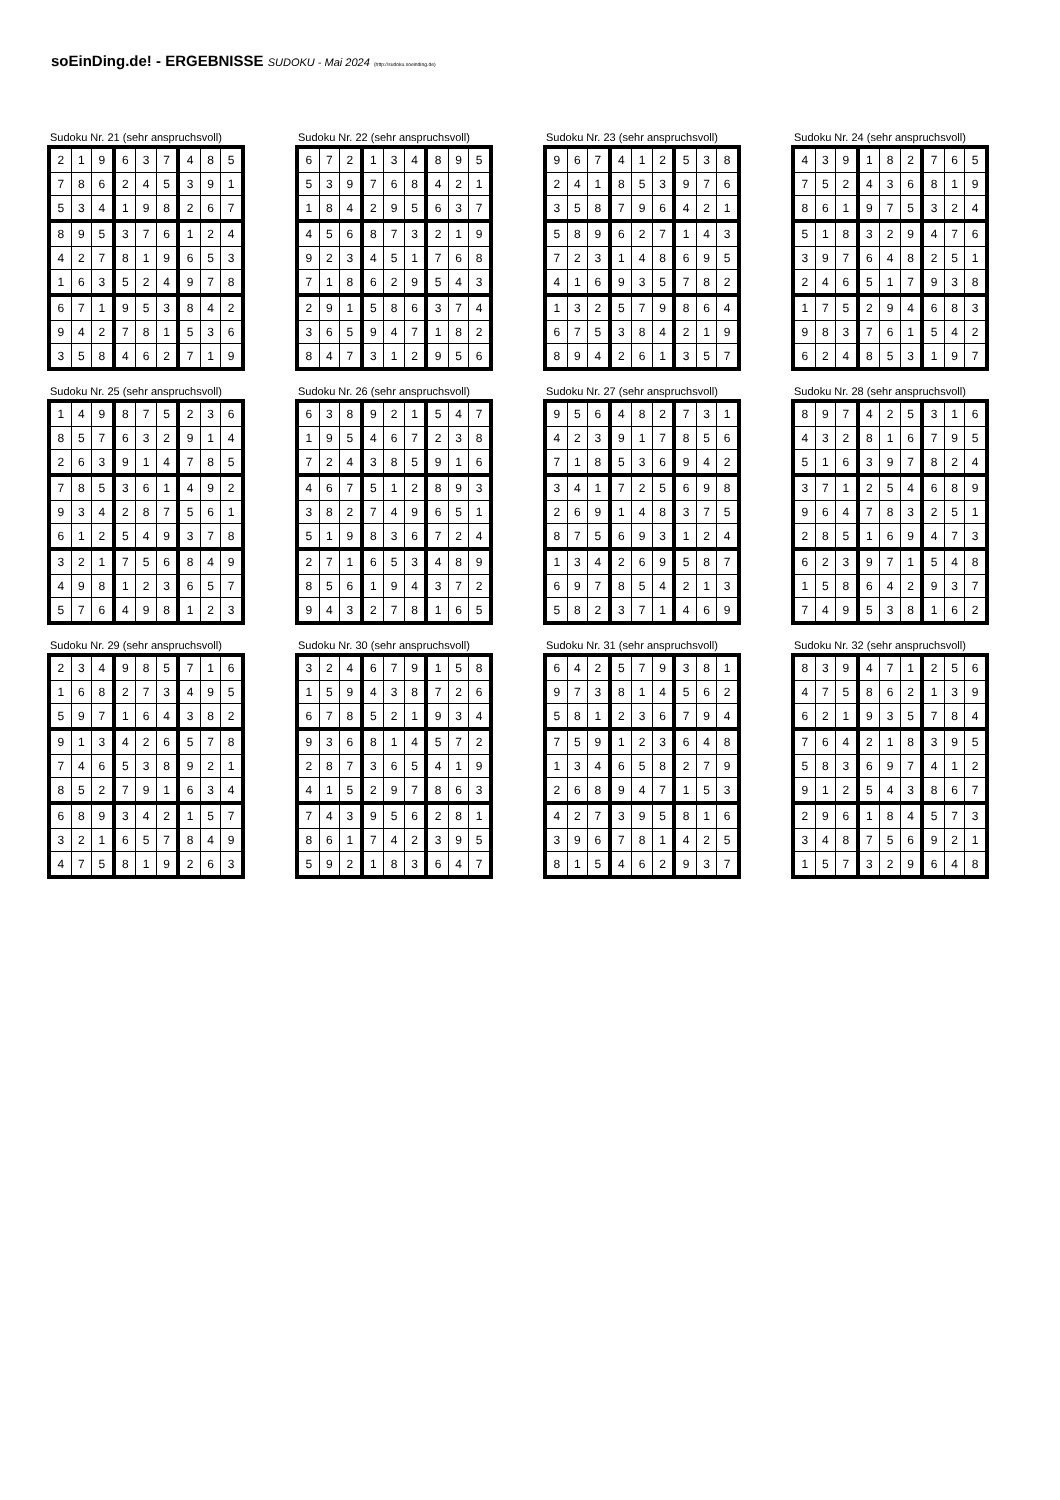soEinDing.de! - ERGEBNISSE SUDOKU - Mai 2024 (http://sudoku.soeinding.de)
Sudoku Nr. 21 (sehr anspruchsvoll)
| 2 | 1 | 9 | 6 | 3 | 7 | 4 | 8 | 5 |
| 7 | 8 | 6 | 2 | 4 | 5 | 3 | 9 | 1 |
| 5 | 3 | 4 | 1 | 9 | 8 | 2 | 6 | 7 |
| 8 | 9 | 5 | 3 | 7 | 6 | 1 | 2 | 4 |
| 4 | 2 | 7 | 8 | 1 | 9 | 6 | 5 | 3 |
| 1 | 6 | 3 | 5 | 2 | 4 | 9 | 7 | 8 |
| 6 | 7 | 1 | 9 | 5 | 3 | 8 | 4 | 2 |
| 9 | 4 | 2 | 7 | 8 | 1 | 5 | 3 | 6 |
| 3 | 5 | 8 | 4 | 6 | 2 | 7 | 1 | 9 |
Sudoku Nr. 22 (sehr anspruchsvoll)
| 6 | 7 | 2 | 1 | 3 | 4 | 8 | 9 | 5 |
| 5 | 3 | 9 | 7 | 6 | 8 | 4 | 2 | 1 |
| 1 | 8 | 4 | 2 | 9 | 5 | 6 | 3 | 7 |
| 4 | 5 | 6 | 8 | 7 | 3 | 2 | 1 | 9 |
| 9 | 2 | 3 | 4 | 5 | 1 | 7 | 6 | 8 |
| 7 | 1 | 8 | 6 | 2 | 9 | 5 | 4 | 3 |
| 2 | 9 | 1 | 5 | 8 | 6 | 3 | 7 | 4 |
| 3 | 6 | 5 | 9 | 4 | 7 | 1 | 8 | 2 |
| 8 | 4 | 7 | 3 | 1 | 2 | 9 | 5 | 6 |
Sudoku Nr. 23 (sehr anspruchsvoll)
| 9 | 6 | 7 | 4 | 1 | 2 | 5 | 3 | 8 |
| 2 | 4 | 1 | 8 | 5 | 3 | 9 | 7 | 6 |
| 3 | 5 | 8 | 7 | 9 | 6 | 4 | 2 | 1 |
| 5 | 8 | 9 | 6 | 2 | 7 | 1 | 4 | 3 |
| 7 | 2 | 3 | 1 | 4 | 8 | 6 | 9 | 5 |
| 4 | 1 | 6 | 9 | 3 | 5 | 7 | 8 | 2 |
| 1 | 3 | 2 | 5 | 7 | 9 | 8 | 6 | 4 |
| 6 | 7 | 5 | 3 | 8 | 4 | 2 | 1 | 9 |
| 8 | 9 | 4 | 2 | 6 | 1 | 3 | 5 | 7 |
Sudoku Nr. 24 (sehr anspruchsvoll)
| 4 | 3 | 9 | 1 | 8 | 2 | 7 | 6 | 5 |
| 7 | 5 | 2 | 4 | 3 | 6 | 8 | 1 | 9 |
| 8 | 6 | 1 | 9 | 7 | 5 | 3 | 2 | 4 |
| 5 | 1 | 8 | 3 | 2 | 9 | 4 | 7 | 6 |
| 3 | 9 | 7 | 6 | 4 | 8 | 2 | 5 | 1 |
| 2 | 4 | 6 | 5 | 1 | 7 | 9 | 3 | 8 |
| 1 | 7 | 5 | 2 | 9 | 4 | 6 | 8 | 3 |
| 9 | 8 | 3 | 7 | 6 | 1 | 5 | 4 | 2 |
| 6 | 2 | 4 | 8 | 5 | 3 | 1 | 9 | 7 |
Sudoku Nr. 25 (sehr anspruchsvoll)
| 1 | 4 | 9 | 8 | 7 | 5 | 2 | 3 | 6 |
| 8 | 5 | 7 | 6 | 3 | 2 | 9 | 1 | 4 |
| 2 | 6 | 3 | 9 | 1 | 4 | 7 | 8 | 5 |
| 7 | 8 | 5 | 3 | 6 | 1 | 4 | 9 | 2 |
| 9 | 3 | 4 | 2 | 8 | 7 | 5 | 6 | 1 |
| 6 | 1 | 2 | 5 | 4 | 9 | 3 | 7 | 8 |
| 3 | 2 | 1 | 7 | 5 | 6 | 8 | 4 | 9 |
| 4 | 9 | 8 | 1 | 2 | 3 | 6 | 5 | 7 |
| 5 | 7 | 6 | 4 | 9 | 8 | 1 | 2 | 3 |
Sudoku Nr. 26 (sehr anspruchsvoll)
| 6 | 3 | 8 | 9 | 2 | 1 | 5 | 4 | 7 |
| 1 | 9 | 5 | 4 | 6 | 7 | 2 | 3 | 8 |
| 7 | 2 | 4 | 3 | 8 | 5 | 9 | 1 | 6 |
| 4 | 6 | 7 | 5 | 1 | 2 | 8 | 9 | 3 |
| 3 | 8 | 2 | 7 | 4 | 9 | 6 | 5 | 1 |
| 5 | 1 | 9 | 8 | 3 | 6 | 7 | 2 | 4 |
| 2 | 7 | 1 | 6 | 5 | 3 | 4 | 8 | 9 |
| 8 | 5 | 6 | 1 | 9 | 4 | 3 | 7 | 2 |
| 9 | 4 | 3 | 2 | 7 | 8 | 1 | 6 | 5 |
Sudoku Nr. 27 (sehr anspruchsvoll)
| 9 | 5 | 6 | 4 | 8 | 2 | 7 | 3 | 1 |
| 4 | 2 | 3 | 9 | 1 | 7 | 8 | 5 | 6 |
| 7 | 1 | 8 | 5 | 3 | 6 | 9 | 4 | 2 |
| 3 | 4 | 1 | 7 | 2 | 5 | 6 | 9 | 8 |
| 2 | 6 | 9 | 1 | 4 | 8 | 3 | 7 | 5 |
| 8 | 7 | 5 | 6 | 9 | 3 | 1 | 2 | 4 |
| 1 | 3 | 4 | 2 | 6 | 9 | 5 | 8 | 7 |
| 6 | 9 | 7 | 8 | 5 | 4 | 2 | 1 | 3 |
| 5 | 8 | 2 | 3 | 7 | 1 | 4 | 6 | 9 |
Sudoku Nr. 28 (sehr anspruchsvoll)
| 8 | 9 | 7 | 4 | 2 | 5 | 3 | 1 | 6 |
| 4 | 3 | 2 | 8 | 1 | 6 | 7 | 9 | 5 |
| 5 | 1 | 6 | 3 | 9 | 7 | 8 | 2 | 4 |
| 3 | 7 | 1 | 2 | 5 | 4 | 6 | 8 | 9 |
| 9 | 6 | 4 | 7 | 8 | 3 | 2 | 5 | 1 |
| 2 | 8 | 5 | 1 | 6 | 9 | 4 | 7 | 3 |
| 6 | 2 | 3 | 9 | 7 | 1 | 5 | 4 | 8 |
| 1 | 5 | 8 | 6 | 4 | 2 | 9 | 3 | 7 |
| 7 | 4 | 9 | 5 | 3 | 8 | 1 | 6 | 2 |
Sudoku Nr. 29 (sehr anspruchsvoll)
| 2 | 3 | 4 | 9 | 8 | 5 | 7 | 1 | 6 |
| 1 | 6 | 8 | 2 | 7 | 3 | 4 | 9 | 5 |
| 5 | 9 | 7 | 1 | 6 | 4 | 3 | 8 | 2 |
| 9 | 1 | 3 | 4 | 2 | 6 | 5 | 7 | 8 |
| 7 | 4 | 6 | 5 | 3 | 8 | 9 | 2 | 1 |
| 8 | 5 | 2 | 7 | 9 | 1 | 6 | 3 | 4 |
| 6 | 8 | 9 | 3 | 4 | 2 | 1 | 5 | 7 |
| 3 | 2 | 1 | 6 | 5 | 7 | 8 | 4 | 9 |
| 4 | 7 | 5 | 8 | 1 | 9 | 2 | 6 | 3 |
Sudoku Nr. 30 (sehr anspruchsvoll)
| 3 | 2 | 4 | 6 | 7 | 9 | 1 | 5 | 8 |
| 1 | 5 | 9 | 4 | 3 | 8 | 7 | 2 | 6 |
| 6 | 7 | 8 | 5 | 2 | 1 | 9 | 3 | 4 |
| 9 | 3 | 6 | 8 | 1 | 4 | 5 | 7 | 2 |
| 2 | 8 | 7 | 3 | 6 | 5 | 4 | 1 | 9 |
| 4 | 1 | 5 | 2 | 9 | 7 | 8 | 6 | 3 |
| 7 | 4 | 3 | 9 | 5 | 6 | 2 | 8 | 1 |
| 8 | 6 | 1 | 7 | 4 | 2 | 3 | 9 | 5 |
| 5 | 9 | 2 | 1 | 8 | 3 | 6 | 4 | 7 |
Sudoku Nr. 31 (sehr anspruchsvoll)
| 6 | 4 | 2 | 5 | 7 | 9 | 3 | 8 | 1 |
| 9 | 7 | 3 | 8 | 1 | 4 | 5 | 6 | 2 |
| 5 | 8 | 1 | 2 | 3 | 6 | 7 | 9 | 4 |
| 7 | 5 | 9 | 1 | 2 | 3 | 6 | 4 | 8 |
| 1 | 3 | 4 | 6 | 5 | 8 | 2 | 7 | 9 |
| 2 | 6 | 8 | 9 | 4 | 7 | 1 | 5 | 3 |
| 4 | 2 | 7 | 3 | 9 | 5 | 8 | 1 | 6 |
| 3 | 9 | 6 | 7 | 8 | 1 | 4 | 2 | 5 |
| 8 | 1 | 5 | 4 | 6 | 2 | 9 | 3 | 7 |
Sudoku Nr. 32 (sehr anspruchsvoll)
| 8 | 3 | 9 | 4 | 7 | 1 | 2 | 5 | 6 |
| 4 | 7 | 5 | 8 | 6 | 2 | 1 | 3 | 9 |
| 6 | 2 | 1 | 9 | 3 | 5 | 7 | 8 | 4 |
| 7 | 6 | 4 | 2 | 1 | 8 | 3 | 9 | 5 |
| 5 | 8 | 3 | 6 | 9 | 7 | 4 | 1 | 2 |
| 9 | 1 | 2 | 5 | 4 | 3 | 8 | 6 | 7 |
| 2 | 9 | 6 | 1 | 8 | 4 | 5 | 7 | 3 |
| 3 | 4 | 8 | 7 | 5 | 6 | 9 | 2 | 1 |
| 1 | 5 | 7 | 3 | 2 | 9 | 6 | 4 | 8 |